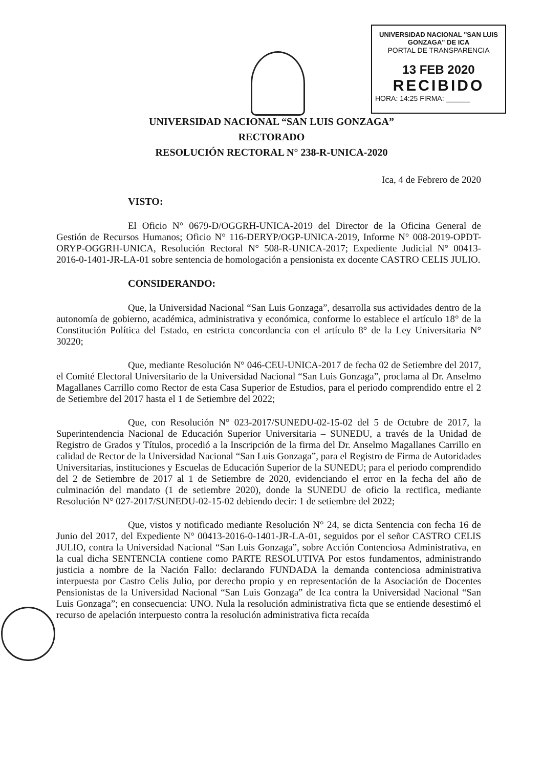UNIVERSIDAD NACIONAL "SAN LUIS GONZAGA" DE ICA
PORTAL DE TRANSPARENCIA
13 FEB 2020
RECIBIDO
HORA: 14:25 FIRMA: ______
UNIVERSIDAD NACIONAL “SAN LUIS GONZAGA”
RECTORADO
RESOLUCIÓN RECTORAL N° 238-R-UNICA-2020
Ica, 4 de Febrero de 2020
VISTO:
El Oficio N° 0679-D/OGGRH-UNICA-2019 del Director de la Oficina General de Gestión de Recursos Humanos; Oficio N° 116-DERYP/OGP-UNICA-2019, Informe N° 008-2019-OPDT-ORYP-OGGRH-UNICA, Resolución Rectoral N° 508-R-UNICA-2017; Expediente Judicial N° 00413-2016-0-1401-JR-LA-01 sobre sentencia de homologación a pensionista ex docente CASTRO CELIS JULIO.
CONSIDERANDO:
Que, la Universidad Nacional “San Luis Gonzaga”, desarrolla sus actividades dentro de la autonomía de gobierno, académica, administrativa y económica, conforme lo establece el artículo 18° de la Constitución Política del Estado, en estricta concordancia con el artículo 8° de la Ley Universitaria N° 30220;
Que, mediante Resolución N° 046-CEU-UNICA-2017 de fecha 02 de Setiembre del 2017, el Comité Electoral Universitario de la Universidad Nacional “San Luis Gonzaga”, proclama al Dr. Anselmo Magallanes Carrillo como Rector de esta Casa Superior de Estudios, para el periodo comprendido entre el 2 de Setiembre del 2017 hasta el 1 de Setiembre del 2022;
Que, con Resolución N° 023-2017/SUNEDU-02-15-02 del 5 de Octubre de 2017, la Superintendencia Nacional de Educación Superior Universitaria – SUNEDU, a través de la Unidad de Registro de Grados y Títulos, procedió a la Inscripción de la firma del Dr. Anselmo Magallanes Carrillo en calidad de Rector de la Universidad Nacional “San Luis Gonzaga”, para el Registro de Firma de Autoridades Universitarias, instituciones y Escuelas de Educación Superior de la SUNEDU; para el periodo comprendido del 2 de Setiembre de 2017 al 1 de Setiembre de 2020, evidenciando el error en la fecha del año de culminación del mandato (1 de setiembre 2020), donde la SUNEDU de oficio la rectifica, mediante Resolución N° 027-2017/SUNEDU-02-15-02 debiendo decir: 1 de setiembre del 2022;
Que, vistos y notificado mediante Resolución N° 24, se dicta Sentencia con fecha 16 de Junio del 2017, del Expediente N° 00413-2016-0-1401-JR-LA-01, seguidos por el señor CASTRO CELIS JULIO, contra la Universidad Nacional “San Luis Gonzaga”, sobre Acción Contenciosa Administrativa, en la cual dicha SENTENCIA contiene como PARTE RESOLUTIVA Por estos fundamentos, administrando justicia a nombre de la Nación Fallo: declarando FUNDADA la demanda contenciosa administrativa interpuesta por Castro Celis Julio, por derecho propio y en representación de la Asociación de Docentes Pensionistas de la Universidad Nacional “San Luis Gonzaga” de Ica contra la Universidad Nacional “San Luis Gonzaga”; en consecuencia: UNO. Nula la resolución administrativa ficta que se entiende desestimó el recurso de apelación interpuesto contra la resolución administrativa ficta recaída